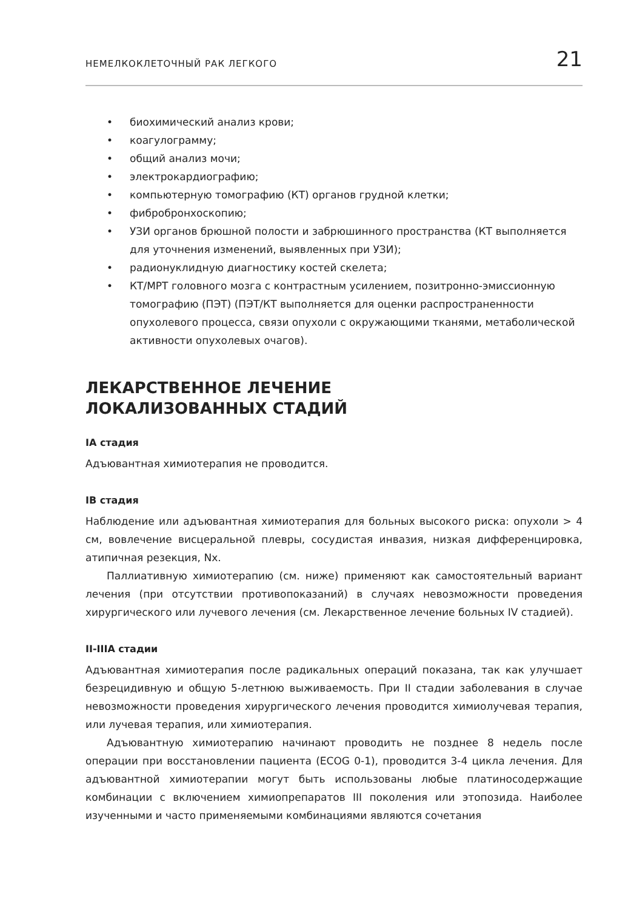НЕМЕЛКОКЛЕТОЧНЫЙ РАК ЛЕГКОГО 21
• биохимический анализ крови;
• коагулограмму;
• общий анализ мочи;
• электрокардиографию;
• компьютерную томографию (КТ) органов грудной клетки;
• фибробронхоскопию;
• УЗИ органов брюшной полости и забрюшинного пространства (КТ выполняется для уточнения изменений, выявленных при УЗИ);
• радионуклидную диагностику костей скелета;
• КТ/МРТ головного мозга с контрастным усилением, позитронно-эмиссионную томографию (ПЭТ) (ПЭТ/КТ выполняется для оценки распространенности опухолевого процесса, связи опухоли с окружающими тканями, метаболической активности опухолевых очагов).
ЛЕКАРСТВЕННОЕ ЛЕЧЕНИЕ
ЛОКАЛИЗОВАННЫХ СТАДИЙ
IA стадия
Адъювантная химиотерапия не проводится.
IB стадия
Наблюдение или адъювантная химиотерапия для больных высокого риска: опухоли > 4 см, вовлечение висцеральной плевры, сосудистая инвазия, низкая дифференцировка, атипичная резекция, Nx.
Паллиативную химиотерапию (см. ниже) применяют как самостоятельный вариант лечения (при отсутствии противопоказаний) в случаях невозможности проведения хирургического или лучевого лечения (см. Лекарственное лечение больных IV стадией).
II-IIIA стадии
Адъювантная химиотерапия после радикальных операций показана, так как улучшает безрецидивную и общую 5-летнюю выживаемость. При II стадии заболевания в случае невозможности проведения хирургического лечения проводится химиолучевая терапия, или лучевая терапия, или химиотерапия.
Адъювантную химиотерапию начинают проводить не позднее 8 недель после операции при восстановлении пациента (ECOG 0-1), проводится 3-4 цикла лечения. Для адъювантной химиотерапии могут быть использованы любые платиносодержащие комбинации с включением химиопрепаратов III поколения или этопозида. Наиболее изученными и часто применяемыми комбинациями являются сочетания